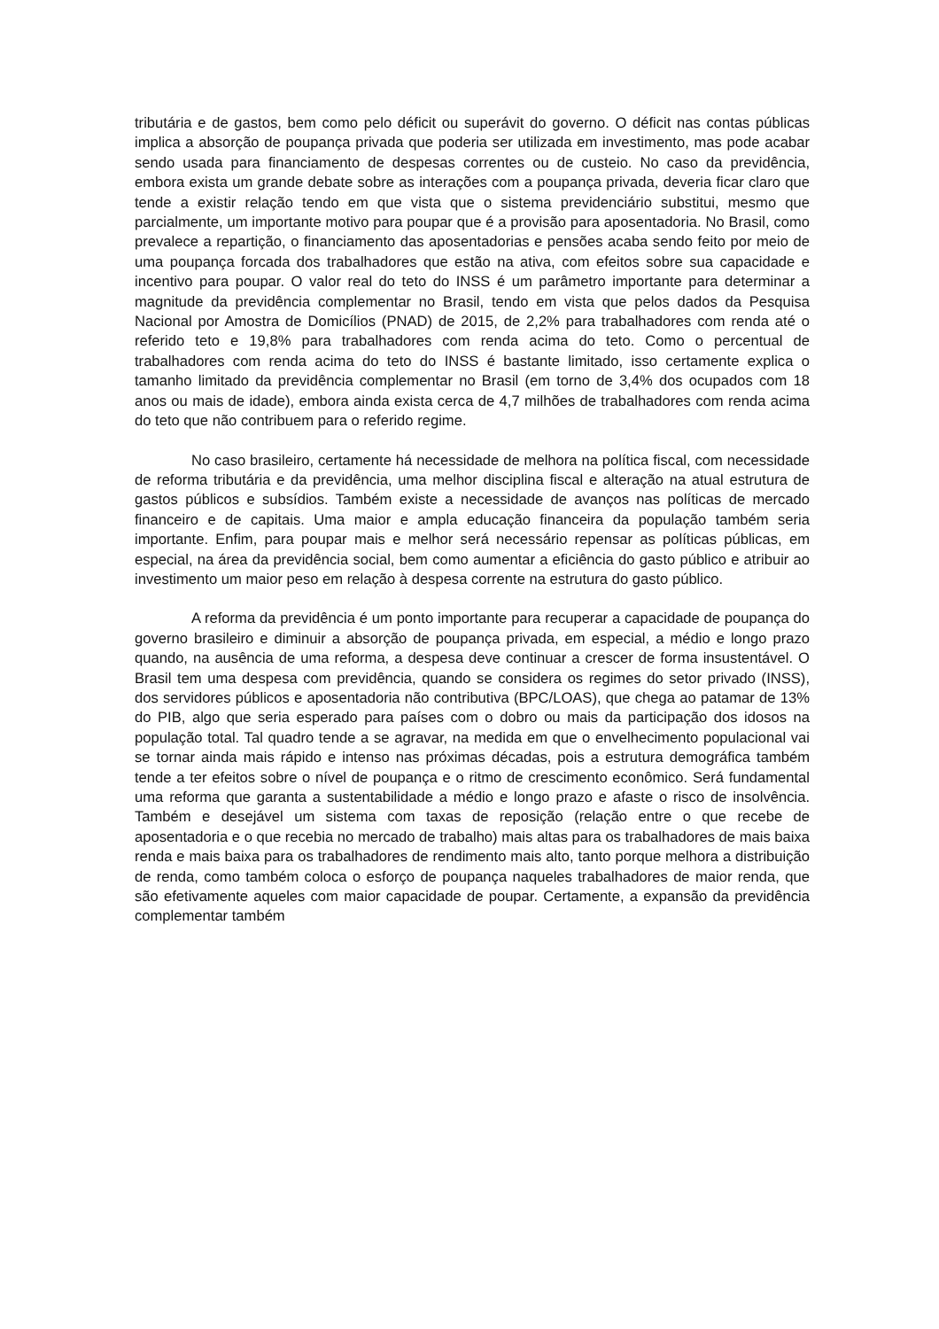tributária e de gastos, bem como pelo déficit ou superávit do governo. O déficit nas contas públicas implica a absorção de poupança privada que poderia ser utilizada em investimento, mas pode acabar sendo usada para financiamento de despesas correntes ou de custeio. No caso da previdência, embora exista um grande debate sobre as interações com a poupança privada, deveria ficar claro que tende a existir relação tendo em que vista que o sistema previdenciário substitui, mesmo que parcialmente, um importante motivo para poupar que é a provisão para aposentadoria. No Brasil, como prevalece a repartição, o financiamento das aposentadorias e pensões acaba sendo feito por meio de uma poupança forcada dos trabalhadores que estão na ativa, com efeitos sobre sua capacidade e incentivo para poupar. O valor real do teto do INSS é um parâmetro importante para determinar a magnitude da previdência complementar no Brasil, tendo em vista que pelos dados da Pesquisa Nacional por Amostra de Domicílios (PNAD) de 2015, de 2,2% para trabalhadores com renda até o referido teto e 19,8% para trabalhadores com renda acima do teto. Como o percentual de trabalhadores com renda acima do teto do INSS é bastante limitado, isso certamente explica o tamanho limitado da previdência complementar no Brasil (em torno de 3,4% dos ocupados com 18 anos ou mais de idade), embora ainda exista cerca de 4,7 milhões de trabalhadores com renda acima do teto que não contribuem para o referido regime.
No caso brasileiro, certamente há necessidade de melhora na política fiscal, com necessidade de reforma tributária e da previdência, uma melhor disciplina fiscal e alteração na atual estrutura de gastos públicos e subsídios. Também existe a necessidade de avanços nas políticas de mercado financeiro e de capitais. Uma maior e ampla educação financeira da população também seria importante. Enfim, para poupar mais e melhor será necessário repensar as políticas públicas, em especial, na área da previdência social, bem como aumentar a eficiência do gasto público e atribuir ao investimento um maior peso em relação à despesa corrente na estrutura do gasto público.
A reforma da previdência é um ponto importante para recuperar a capacidade de poupança do governo brasileiro e diminuir a absorção de poupança privada, em especial, a médio e longo prazo quando, na ausência de uma reforma, a despesa deve continuar a crescer de forma insustentável. O Brasil tem uma despesa com previdência, quando se considera os regimes do setor privado (INSS), dos servidores públicos e aposentadoria não contributiva (BPC/LOAS), que chega ao patamar de 13% do PIB, algo que seria esperado para países com o dobro ou mais da participação dos idosos na população total. Tal quadro tende a se agravar, na medida em que o envelhecimento populacional vai se tornar ainda mais rápido e intenso nas próximas décadas, pois a estrutura demográfica também tende a ter efeitos sobre o nível de poupança e o ritmo de crescimento econômico. Será fundamental uma reforma que garanta a sustentabilidade a médio e longo prazo e afaste o risco de insolvência. Também e desejável um sistema com taxas de reposição (relação entre o que recebe de aposentadoria e o que recebia no mercado de trabalho) mais altas para os trabalhadores de mais baixa renda e mais baixa para os trabalhadores de rendimento mais alto, tanto porque melhora a distribuição de renda, como também coloca o esforço de poupança naqueles trabalhadores de maior renda, que são efetivamente aqueles com maior capacidade de poupar. Certamente, a expansão da previdência complementar também